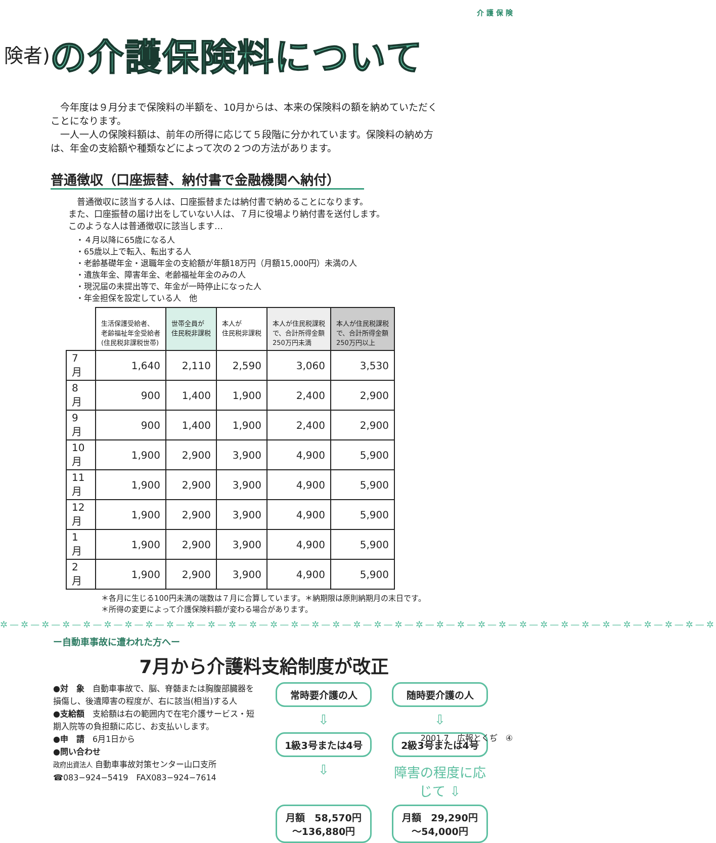介 護 保 険
険者) の介護保険料について
　今年度は９月分まで保険料の半額を、10月からは、本来の保険料の額を納めていただくことになります。
　一人一人の保険料額は、前年の所得に応じて５段階に分かれています。保険料の納め方は、年金の支給額や種類などによって次の２つの方法があります。
普通徴収（口座振替、納付書で金融機関へ納付）
　普通徴収に該当する人は、口座振替または納付書で納めることになります。
また、口座振替の届け出をしていない人は、７月に役場より納付書を送付します。
このような人は普通徴収に該当します…
・４月以降に65歳になる人
・65歳以上で転入、転出する人
・老齢基礎年金・退職年金の支給額が年額18万円（月額15,000円）未満の人
・遺族年金、障害年金、老齢福祉年金のみの人
・現況届の未提出等で、年金が一時停止になった人
・年金担保を設定している人　他
| | 生活保護受給者、 老齢福祉年金受給者 (住民税非課税世帯) | 世帯全員が 住民税非課税 | 本人が 住民税非課税 | 本人が住民税課税 で、合計所得金額 250万円未満 | 本人が住民税課税 で、合計所得金額 250万円以上 |
| --- | --- | --- | --- | --- | --- |
| 7 月 | 1,640 | 2,110 | 2,590 | 3,060 | 3,530 |
| 8 月 | 900 | 1,400 | 1,900 | 2,400 | 2,900 |
| 9 月 | 900 | 1,400 | 1,900 | 2,400 | 2,900 |
| 10月 | 1,900 | 2,900 | 3,900 | 4,900 | 5,900 |
| 11月 | 1,900 | 2,900 | 3,900 | 4,900 | 5,900 |
| 12月 | 1,900 | 2,900 | 3,900 | 4,900 | 5,900 |
| 1 月 | 1,900 | 2,900 | 3,900 | 4,900 | 5,900 |
| 2 月 | 1,900 | 2,900 | 3,900 | 4,900 | 5,900 |
＊各月に生じる100円未満の端数は７月に合算しています。＊納期限は原則納期月の末日です。
＊所得の変更によって介護保険料額が変わる場合があります。
✲—✲—✲—✲—✲—✲—✲—✲—✲—✲—✲—✲—✲—✲—✲—✲—✲—✲—✲—✲—✲—✲—✲—✲—✲—✲—✲—✲—✲—✲—✲—✲—✲—✲—✲
ー自動車事故に遭われた方へー
7月から介護料支給制度が改正
●対　象　自動車事故で、脳、脊髄または胸腹部臓器を損傷し、後遺障害の程度が、右に該当(相当)する人
●支給額　支給額は右の範囲内で在宅介護サービス・短期入院等の負担額に応じ、お支払いします。
●申　請　6月1日から
●問い合わせ
政府出資法人 自動車事故対策センター山口支所
☎083−924−5419　FAX083−924−7614
常時要介護の人
随時要介護の人
⇩
⇩
1級3号または4号
2級3号または4号
⇩
障害の程度に応じて ⇩
月額　58,570円
〜136,880円
月額　29,290円
〜54,000円
2001.7　広報とくぢ　④